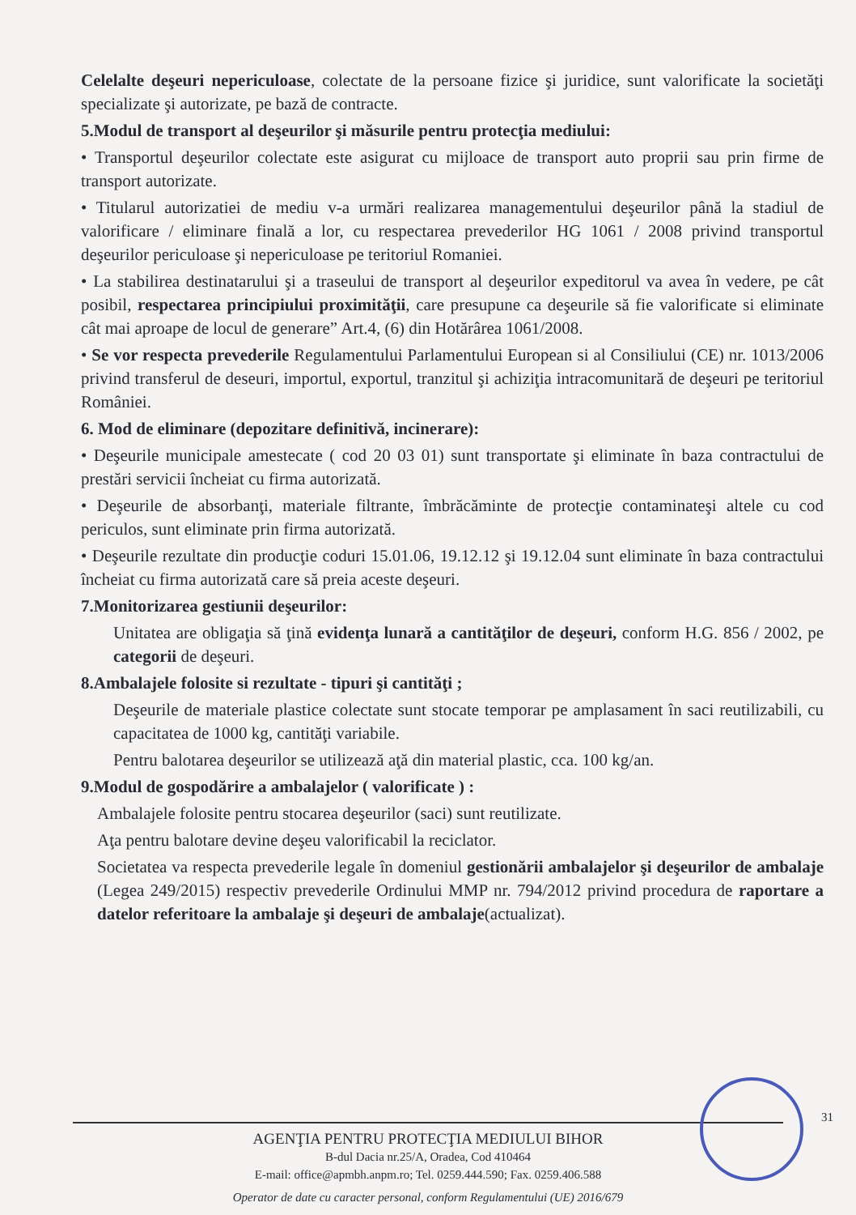Celelalte deşeuri nepericuloase, colectate de la persoane fizice şi juridice, sunt valorificate la societăţi specializate şi autorizate, pe bază de contracte.
5.Modul de transport al deşeurilor şi măsurile pentru protecţia mediului:
• Transportul deşeurilor colectate este asigurat cu mijloace de transport auto proprii sau prin firme de transport autorizate.
• Titularul autorizatiei de mediu v-a urmări realizarea managementului deşeurilor până la stadiul de valorificare / eliminare finală a lor, cu respectarea prevederilor HG 1061 / 2008 privind transportul deşeurilor periculoase şi nepericuloase pe teritoriul Romaniei.
• La stabilirea destinatarului şi a traseului de transport al deşeurilor expeditorul va avea în vedere, pe cât posibil, respectarea principiului proximităţii, care presupune ca deşeurile să fie valorificate si eliminate cât mai aproape de locul de generare” Art.4, (6) din Hotărârea 1061/2008.
• Se vor respecta prevederile Regulamentului Parlamentului European si al Consiliului (CE) nr. 1013/2006 privind transferul de deseuri, importul, exportul, tranzitul şi achiziţia intracomunitară de deşeuri pe teritoriul României.
6. Mod de eliminare (depozitare definitivă, incinerare):
• Deşeurile municipale amestecate ( cod 20 03 01) sunt transportate şi eliminate în baza contractului de prestări servicii încheiat cu firma autorizată.
• Deşeurile de absorbanţi, materiale filtrante, îmbrăcăminte de protecţie contaminateşi altele cu cod periculos, sunt eliminate prin firma autorizată.
• Deşeurile rezultate din producţie coduri 15.01.06, 19.12.12 şi 19.12.04 sunt eliminate în baza contractului încheiat cu firma autorizată care să preia aceste deşeuri.
7.Monitorizarea gestiunii deşeurilor:
Unitatea are obligaţia să ţină evidenţa lunară a cantităţilor de deşeuri, conform H.G. 856 / 2002, pe categorii de deşeuri.
8.Ambalajele folosite si rezultate - tipuri şi cantităţi ;
Deşeurile de materiale plastice colectate sunt stocate temporar pe amplasament în saci reutilizabili, cu capacitatea de 1000 kg, cantităţi variabile.
Pentru balotarea deşeurilor se utilizează aţă din material plastic, cca. 100 kg/an.
9.Modul de gospodărire a ambalajelor ( valorificate ) :
Ambalajele folosite pentru stocarea deşeurilor (saci) sunt reutilizate.
Aţa pentru balotare devine deşeu valorificabil la reciclator.
Societatea va respecta prevederile legale în domeniul gestionării ambalajelor şi deşeurilor de ambalaje (Legea 249/2015) respectiv prevederile Ordinului MMP nr. 794/2012 privind procedura de raportare a datelor referitoare la ambalaje şi deşeuri de ambalaje(actualizat).
31
AGENŢIA PENTRU PROTECŢIA MEDIULUI BIHOR
B-dul Dacia nr.25/A, Oradea, Cod 410464
E-mail: office@apmbh.anpm.ro; Tel. 0259.444.590; Fax. 0259.406.588
Operator de date cu caracter personal, conform Regulamentului (UE) 2016/679